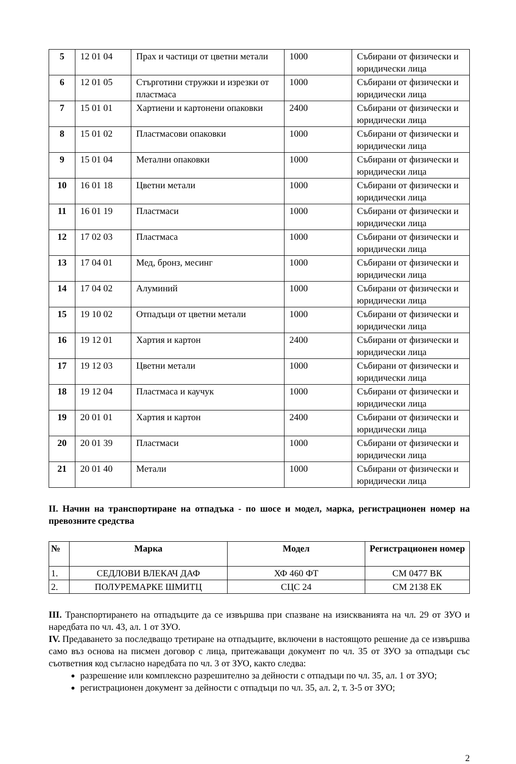| 5 | 12 01 04 | Прах и частици от цветни метали | 1000 | Събирани от физически и юридически лица |
| 6 | 12 01 05 | Стърготини стружки и изрезки от пластмаса | 1000 | Събирани от физически и юридически лица |
| 7 | 15 01 01 | Хартиени и картонени опаковки | 2400 | Събирани от физически и юридически лица |
| 8 | 15 01 02 | Пластмасови опаковки | 1000 | Събирани от физически и юридически лица |
| 9 | 15 01 04 | Метални опаковки | 1000 | Събирани от физически и юридически лица |
| 10 | 16 01 18 | Цветни метали | 1000 | Събирани от физически и юридически лица |
| 11 | 16 01 19 | Пластмаси | 1000 | Събирани от физически и юридически лица |
| 12 | 17 02 03 | Пластмаса | 1000 | Събирани от физически и юридически лица |
| 13 | 17 04 01 | Мед, бронз, месинг | 1000 | Събирани от физически и юридически лица |
| 14 | 17 04 02 | Алуминий | 1000 | Събирани от физически и юридически лица |
| 15 | 19 10 02 | Отпадъци от цветни метали | 1000 | Събирани от физически и юридически лица |
| 16 | 19 12 01 | Хартия и картон | 2400 | Събирани от физически и юридически лица |
| 17 | 19 12 03 | Цветни метали | 1000 | Събирани от физически и юридически лица |
| 18 | 19 12 04 | Пластмаса и каучук | 1000 | Събирани от физически и юридически лица |
| 19 | 20 01 01 | Хартия и картон | 2400 | Събирани от физически и юридически лица |
| 20 | 20 01 39 | Пластмаси | 1000 | Събирани от физически и юридически лица |
| 21 | 20 01 40 | Метали | 1000 | Събирани от физически и юридически лица |
II. Начин на транспортиране на отпадъка - по шосе и модел, марка, регистрационен номер на превозните средства
| № | Марка | Модел | Регистрационен номер |
| --- | --- | --- | --- |
| 1. | СЕДЛОВИ ВЛЕКАЧ ДАФ | ХФ 460 ФТ | СМ 0477 ВК |
| 2. | ПОЛУРЕМАРКЕ ШМИТЦ | СЦС 24 | СМ 2138 ЕК |
III. Транспортирането на отпадъците да се извършва при спазване на изискванията на чл. 29 от ЗУО и наредбата по чл. 43, ал. 1 от ЗУО.
IV. Предаването за последващо третиране на отпадъците, включени в настоящото решение да се извършва само въз основа на писмен договор с лица, притежаващи документ по чл. 35 от ЗУО за отпадъци със съответния код съгласно наредбата по чл. 3 от ЗУО, както следва:
разрешение или комплексно разрешително за дейности с отпадъци по чл. 35, ал. 1 от ЗУО;
регистрационен документ за дейности с отпадъци по чл. 35, ал. 2, т. 3-5 от ЗУО;
2